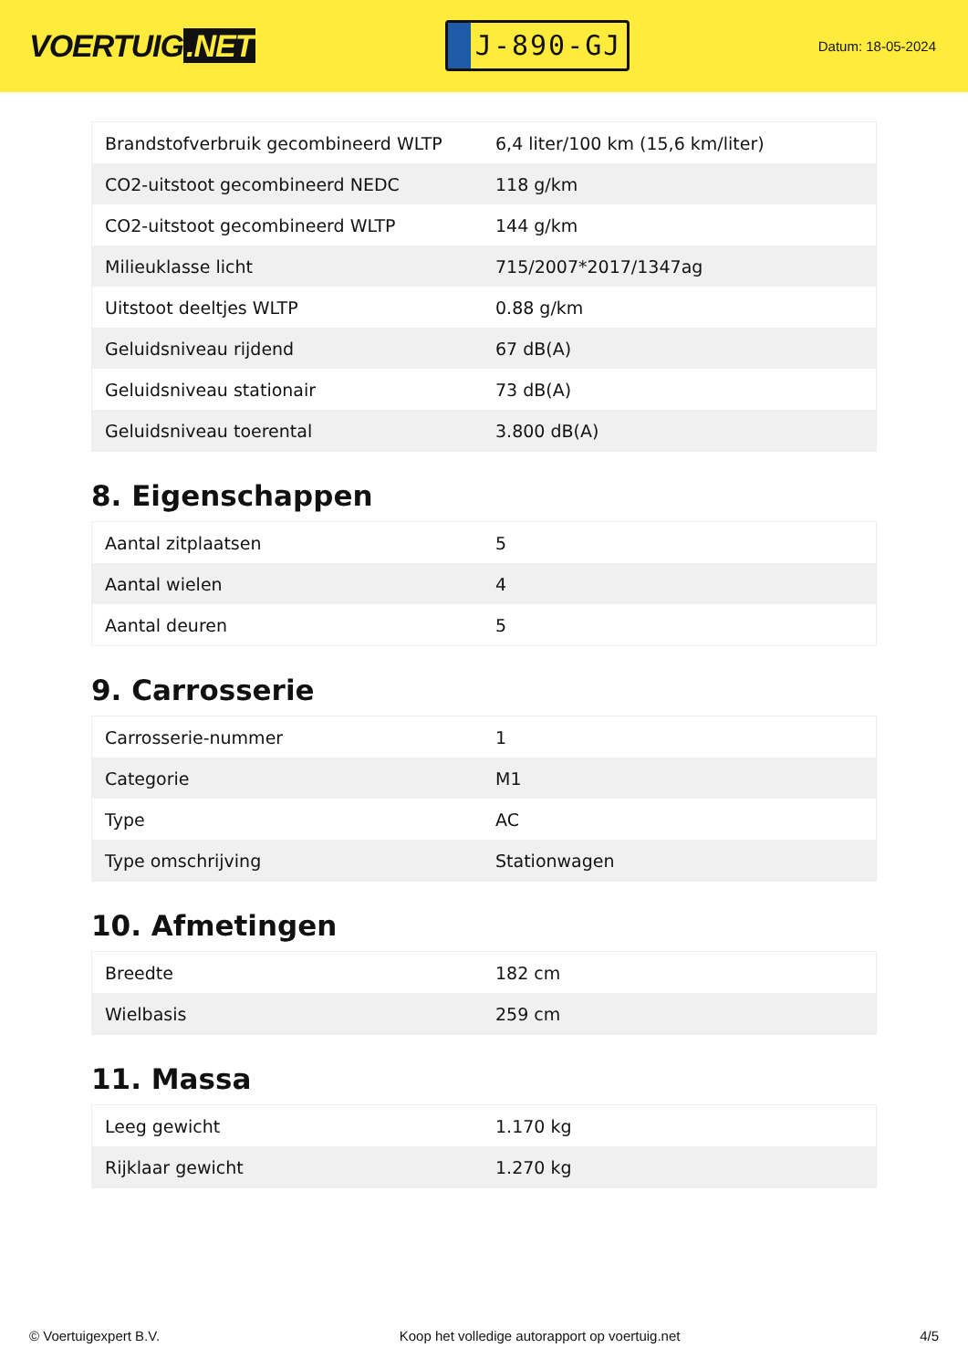VOERTUIG.NET
J-890-GJ
Datum: 18-05-2024
| Brandstofverbruik gecombineerd WLTP | 6,4 liter/100 km (15,6 km/liter) |
| CO2-uitstoot gecombineerd NEDC | 118 g/km |
| CO2-uitstoot gecombineerd WLTP | 144 g/km |
| Milieuklasse licht | 715/2007*2017/1347ag |
| Uitstoot deeltjes WLTP | 0.88 g/km |
| Geluidsniveau rijdend | 67 dB(A) |
| Geluidsniveau stationair | 73 dB(A) |
| Geluidsniveau toerental | 3.800 dB(A) |
8. Eigenschappen
| Aantal zitplaatsen | 5 |
| Aantal wielen | 4 |
| Aantal deuren | 5 |
9. Carrosserie
| Carrosserie-nummer | 1 |
| Categorie | M1 |
| Type | AC |
| Type omschrijving | Stationwagen |
10. Afmetingen
| Breedte | 182 cm |
| Wielbasis | 259 cm |
11. Massa
| Leeg gewicht | 1.170 kg |
| Rijklaar gewicht | 1.270 kg |
© Voertuigexpert B.V. Koop het volledige autorapport op voertuig.net 4/5